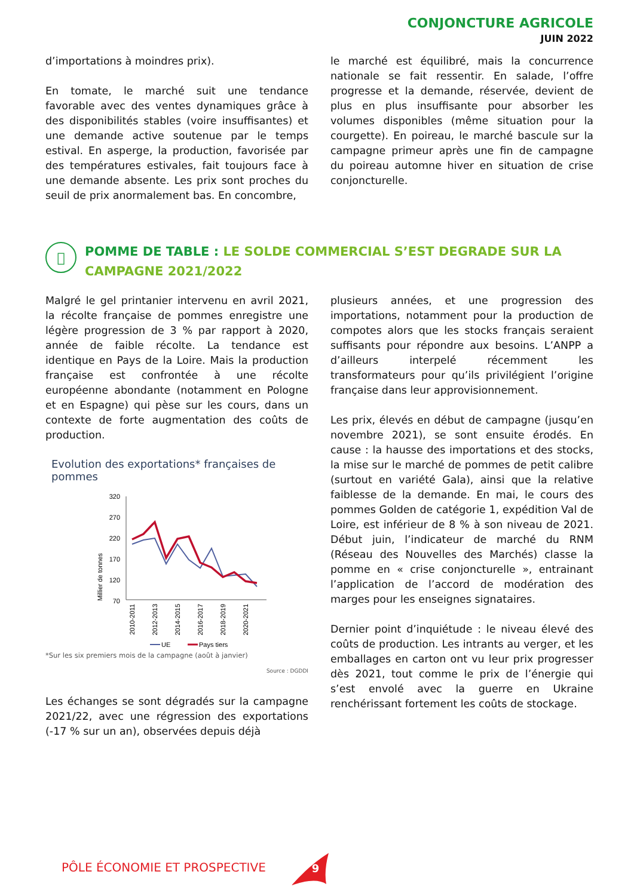CONJONCTURE AGRICOLE
JUIN 2022
d’importations à moindres prix).
En tomate, le marché suit une tendance favorable avec des ventes dynamiques grâce à des disponibilités stables (voire insuffisantes) et une demande active soutenue par le temps estival. En asperge, la production, favorisée par des températures estivales, fait toujours face à une demande absente. Les prix sont proches du seuil de prix anormalement bas. En concombre,
le marché est équilibré, mais la concurrence nationale se fait ressentir. En salade, l’offre progresse et la demande, réservée, devient de plus en plus insuffisante pour absorber les volumes disponibles (même situation pour la courgette). En poireau, le marché bascule sur la campagne primeur après une fin de campagne du poireau automne hiver en situation de crise conjoncturelle.
 POMME DE TABLE : LE SOLDE COMMERCIAL S’EST DEGRADE SUR LA CAMPAGNE 2021/2022
Malgré le gel printanier intervenu en avril 2021, la récolte française de pommes enregistre une légère progression de 3 % par rapport à 2020, année de faible récolte. La tendance est identique en Pays de la Loire. Mais la production française est confrontée à une récolte européenne abondante (notamment en Pologne et en Espagne) qui pèse sur les cours, dans un contexte de forte augmentation des coûts de production.
Evolution des exportations* françaises de pommes
Millier de tonnes
320
270
220
170
120
70
2010-2011
2012-2013
2014-2015
2016-2017
2018-2019
2020-2021
UE
Pays tiers
*Sur les six premiers mois de la campagne (août à janvier)
Source : DGDDI
Les échanges se sont dégradés sur la campagne 2021/22, avec une régression des exportations (-17 % sur un an), observées depuis déjà
plusieurs années, et une progression des importations, notamment pour la production de compotes alors que les stocks français seraient suffisants pour répondre aux besoins. L’ANPP a d’ailleurs interpelé récemment les transformateurs pour qu’ils privilégient l’origine française dans leur approvisionnement.
Les prix, élevés en début de campagne (jusqu’en novembre 2021), se sont ensuite érodés. En cause : la hausse des importations et des stocks, la mise sur le marché de pommes de petit calibre (surtout en variété Gala), ainsi que la relative faiblesse de la demande. En mai, le cours des pommes Golden de catégorie 1, expédition Val de Loire, est inférieur de 8 % à son niveau de 2021. Début juin, l’indicateur de marché du RNM (Réseau des Nouvelles des Marchés) classe la pomme en « crise conjoncturelle », entrainant l’application de l’accord de modération des marges pour les enseignes signataires.
Dernier point d’inquiétude : le niveau élevé des coûts de production. Les intrants au verger, et les emballages en carton ont vu leur prix progresser dès 2021, tout comme le prix de l’énergie qui s’est envolé avec la guerre en Ukraine renchérissant fortement les coûts de stockage.
PÔLE ÉCONOMIE ET PROSPECTIVE
9